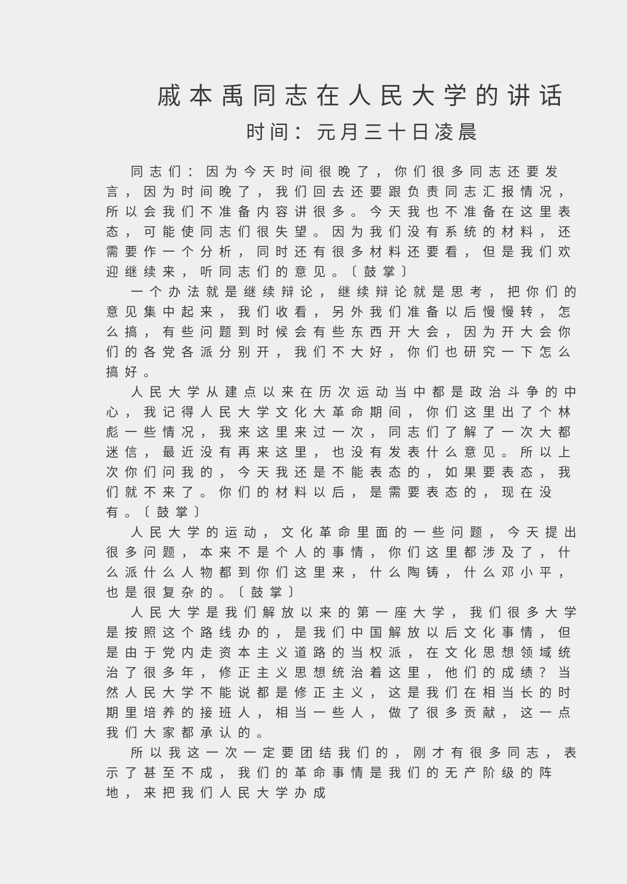戚本禹同志在人民大学的讲话
时间：元月三十日凌晨
同志们：因为今天时间很晚了，你们很多同志还要发言，因为时间晚了，我们回去还要跟负责同志汇报情况，所以会我们不准备内容讲很多。今天我也不准备在这里表态，可能使同志们很失望。因为我们没有系统的材料，还需要作一个分析，同时还有很多材料还要看，但是我们欢迎继续来，听同志们的意见。〔鼓掌〕
一个办法就是继续辩论，继续辩论就是思考，把你们的意见集中起来，我们收看，另外我们准备以后慢慢转，怎么搞，有些问题到时候会有些东西开大会，因为开大会你们的各党各派分别开，我们不大好，你们也研究一下怎么搞好。
人民大学从建点以来在历次运动当中都是政治斗争的中心，我记得人民大学文化大革命期间，你们这里出了个林彪一些情况，我来这里来过一次，同志们了解了一次大都迷信，最近没有再来这里，也没有发表什么意见。所以上次你们问我的，今天我还是不能表态的，如果要表态，我们就不来了。你们的材料以后，是需要表态的，现在没有。〔鼓掌〕
人民大学的运动，文化革命里面的一些问题，今天提出很多问题，本来不是个人的事情，你们这里都涉及了，什么派什么人物都到你们这里来，什么陶铸，什么邓小平，也是很复杂的。〔鼓掌〕
人民大学是我们解放以来的第一座大学，我们很多大学是按照这个路线办的，是我们中国解放以后文化事情，但是由于党内走资本主义道路的当权派，在文化思想领域统治了很多年，修正主义思想统治着这里，他们的成绩？当然人民大学不能说都是修正主义，这是我们在相当长的时期里培养的接班人，相当一些人，做了很多贡献，这一点我们大家都承认的。
所以我这一次一定要团结我们的，刚才有很多同志，表示了甚至不成，我们的革命事情是我们的无产阶级的阵地，来把我们人民大学办成